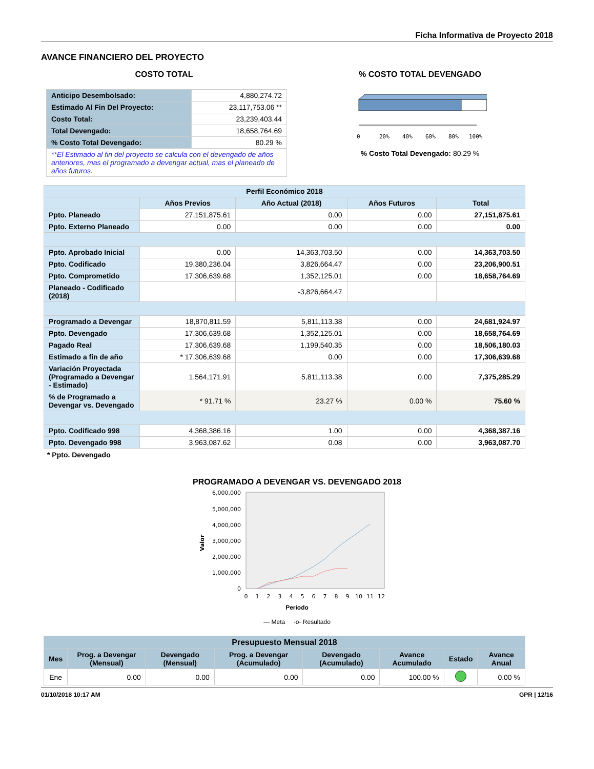Ficha Informativa de Proyecto 2018
AVANCE FINANCIERO DEL PROYECTO
COSTO TOTAL
| Anticipo Desembolsado: | 4,880,274.72 |
| Estimado Al Fin Del Proyecto: | 23,117,753.06 ** |
| Costo Total: | 23,239,403.44 |
| Total Devengado: | 18,658,764.69 |
| % Costo Total Devengado: | 80.29 % |
| **El Estimado al fin del proyecto se calcula con el devengado de años anteriores, mas el programado a devengar actual, mas el planeado de años futuros. | |
% COSTO TOTAL DEVENGADO
0
20%
40%
60%
80%
100%
% Costo Total Devengado: 80.29 %
| Perfil Económico 2018 | | | | |
| --- | --- | --- | --- | --- |
| | Años Previos | Año Actual (2018) | Años Futuros | Total |
| Ppto. Planeado | 27,151,875.61 | 0.00 | 0.00 | 27,151,875.61 |
| Ppto. Externo Planeado | 0.00 | 0.00 | 0.00 | 0.00 |
| Ppto. Aprobado Inicial | 0.00 | 14,363,703.50 | 0.00 | 14,363,703.50 |
| Ppto. Codificado | 19,380,236.04 | 3,826,664.47 | 0.00 | 23,206,900.51 |
| Ppto. Comprometido | 17,306,639.68 | 1,352,125.01 | 0.00 | 18,658,764.69 |
| Planeado - Codificado (2018) | | -3,826,664.47 | | |
| Programado a Devengar | 18,870,811.59 | 5,811,113.38 | 0.00 | 24,681,924.97 |
| Ppto. Devengado | 17,306,639.68 | 1,352,125.01 | 0.00 | 18,658,764.69 |
| Pagado Real | 17,306,639.68 | 1,199,540.35 | 0.00 | 18,506,180.03 |
| Estimado a fin de año | * 17,306,639.68 | 0.00 | 0.00 | 17,306,639.68 |
| Variación Proyectada (Programado a Devengar - Estimado) | 1,564,171.91 | 5,811,113.38 | 0.00 | 7,375,285.29 |
| % de Programado a Devengar vs. Devengado | * 91.71 % | 23.27 % | 0.00 % | 75.60 % |
| Ppto. Codificado 998 | 4,368,386.16 | 1.00 | 0.00 | 4,368,387.16 |
| Ppto. Devengado 998 | 3,963,087.62 | 0.08 | 0.00 | 3,963,087.70 |
* Ppto. Devengado
PROGRAMADO A DEVENGAR VS. DEVENGADO 2018
6,000,000
5,000,000
4,000,000
3,000,000
2,000,000
1,000,000
0
Valor
0
1
2
3
4
5
6
7
8
9
10
11
12
Período
— Meta -o- Resultado
| Presupuesto Mensual 2018 | | | | | | | |
| --- | --- | --- | --- | --- | --- | --- | --- |
| Mes | Prog. a Devengar (Mensual) | Devengado (Mensual) | Prog. a Devengar (Acumulado) | Devengado (Acumulado) | Avance Acumulado | Estado | Avance Anual |
| Ene | 0.00 | 0.00 | 0.00 | 0.00 | 100.00 % | | 0.00 % |
01/10/2018 10:17 AM GPR | 12/16